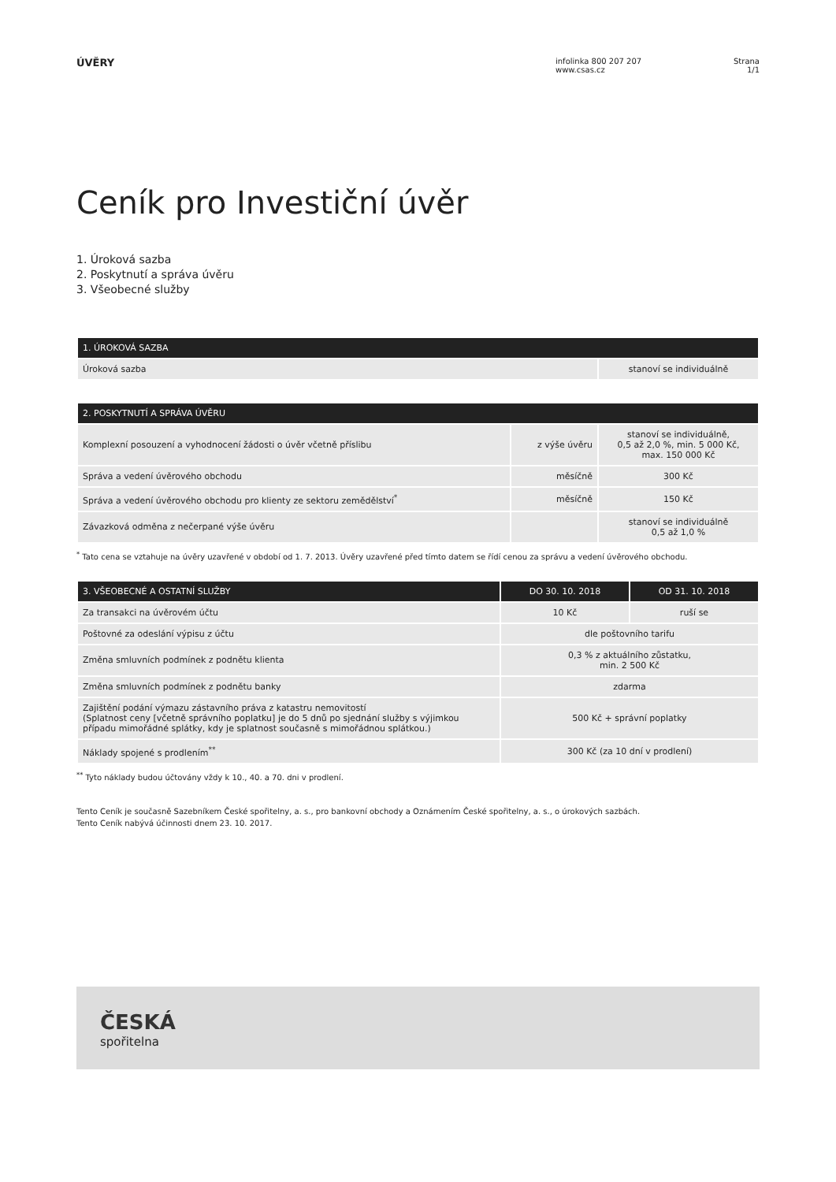ÚVĚRY
infolinka 800 207 207
www.csas.cz
Strana 1/1
Ceník pro Investiční úvěr
1. Úroková sazba
2. Poskytnutí a správa úvěru
3. Všeobecné služby
| 1. ÚROKOVÁ SAZBA | |
| --- | --- |
| Úroková sazba | stanoví se individuálně |
| 2. POSKYTNUTÍ A SPRÁVA ÚVĚRU | | |
| --- | --- | --- |
| Komplexní posouzení a vyhodnocení žádosti o úvěr včetně příslibu | z výše úvěru | stanoví se individuálně, 0,5 až 2,0 %, min. 5 000 Kč, max. 150 000 Kč |
| Správa a vedení úvěrového obchodu | měsíčně | 300 Kč |
| Správa a vedení úvěrového obchodu pro klienty ze sektoru zemědělství<sup>*</sup> | měsíčně | 150 Kč |
| Závazková odměna z nečerpané výše úvěru | | stanoví se individuálně 0,5 až 1,0 % |
<sup>*</sup> Tato cena se vztahuje na úvěry uzavřené v období od 1. 7. 2013. Úvěry uzavřené před tímto datem se řídí cenou za správu a vedení úvěrového obchodu.
| 3. VŠEOBECNÉ A OSTATNÍ SLUŽBY | DO 30. 10. 2018 | OD 31. 10. 2018 |
| --- | --- | --- |
| Za transakci na úvěrovém účtu | 10 Kč | ruší se |
| Poštovné za odeslání výpisu z účtu | dle poštovního tarifu | |
| Změna smluvních podmínek z podnětu klienta | 0,3 % z aktuálního zůstatku, min. 2 500 Kč | |
| Změna smluvních podmínek z podnětu banky | zdarma | |
| Zajištění podání výmazu zástavního práva z katastru nemovitostí (Splatnost ceny [včetně správního poplatku] je do 5 dnů po sjednání služby s výjimkou případu mimořádné splátky, kdy je splatnost současně s mimořádnou splátkou.) | 500 Kč + správní poplatky | |
| Náklady spojené s prodlením<sup>**</sup> | 300 Kč (za 10 dní v prodlení) | |
<sup>**</sup> Tyto náklady budou účtovány vždy k 10., 40. a 70. dni v prodlení.
Tento Ceník je současně Sazebníkem České spořitelny, a. s., pro bankovní obchody a Oznámením České spořitelny, a. s., o úrokových sazbách.
Tento Ceník nabývá účinnosti dnem 23. 10. 2017.
ČESKÁ
spořitelna